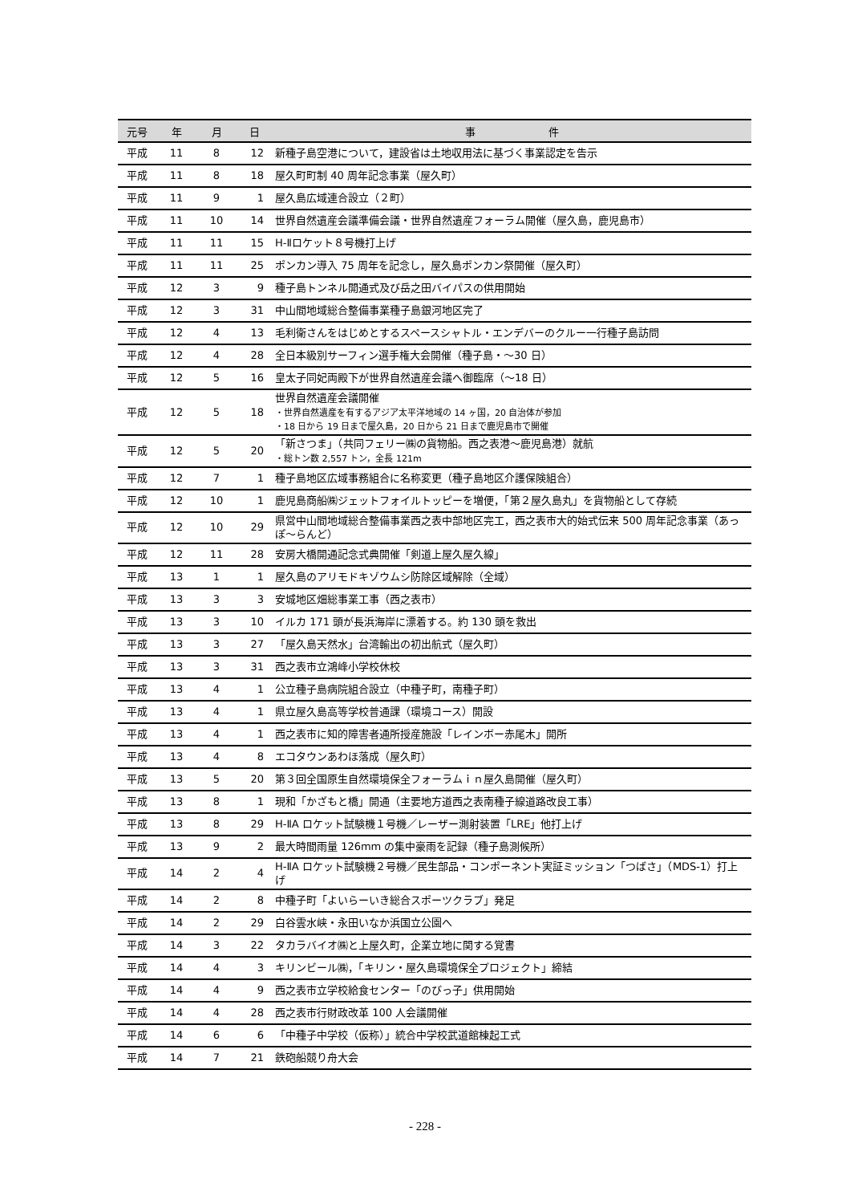| 元号 | 年 | 月 | 日 | 事 件 |
| --- | --- | --- | --- | --- |
| 平成 | 11 | 8 | 12 | 新種子島空港について，建設省は土地収用法に基づく事業認定を告示 |
| 平成 | 11 | 8 | 18 | 屋久町町制 40 周年記念事業（屋久町） |
| 平成 | 11 | 9 | 1 | 屋久島広域連合設立（２町） |
| 平成 | 11 | 10 | 14 | 世界自然遺産会議準備会議・世界自然遺産フォーラム開催（屋久島，鹿児島市） |
| 平成 | 11 | 11 | 15 | H-Ⅱロケット８号機打上げ |
| 平成 | 11 | 11 | 25 | ポンカン導入 75 周年を記念し，屋久島ポンカン祭開催（屋久町） |
| 平成 | 12 | 3 | 9 | 種子島トンネル開通式及び岳之田バイパスの供用開始 |
| 平成 | 12 | 3 | 31 | 中山間地域総合整備事業種子島銀河地区完了 |
| 平成 | 12 | 4 | 13 | 毛利衛さんをはじめとするスペースシャトル・エンデバーのクルー一行種子島訪問 |
| 平成 | 12 | 4 | 28 | 全日本級別サーフィン選手権大会開催（種子島・～30 日） |
| 平成 | 12 | 5 | 16 | 皇太子同妃両殿下が世界自然遺産会議へ御臨席（～18 日） |
| 平成 | 12 | 5 | 18 | 世界自然遺産会議開催 ・世界自然遺産を有するアジア太平洋地域の 14 ヶ国，20 自治体が参加 ・18 日から 19 日まで屋久島，20 日から 21 日まで鹿児島市で開催 |
| 平成 | 12 | 5 | 20 | 「新さつま」（共同フェリー㈱の貨物船。西之表港～鹿児島港）就航 ・総トン数 2,557 トン，全長 121m |
| 平成 | 12 | 7 | 1 | 種子島地区広域事務組合に名称変更（種子島地区介護保険組合） |
| 平成 | 12 | 10 | 1 | 鹿児島商船㈱ジェットフォイルトッピーを増便，「第２屋久島丸」を貨物船として存続 |
| 平成 | 12 | 10 | 29 | 県営中山間地域総合整備事業西之表中部地区完工，西之表市大的始式伝来 500 周年記念事業（あっぽ～らんど） |
| 平成 | 12 | 11 | 28 | 安房大橋開通記念式典開催「剣道上屋久屋久線」 |
| 平成 | 13 | 1 | 1 | 屋久島のアリモドキゾウムシ防除区域解除（全域） |
| 平成 | 13 | 3 | 3 | 安城地区畑総事業工事（西之表市） |
| 平成 | 13 | 3 | 10 | イルカ 171 頭が長浜海岸に漂着する。約 130 頭を救出 |
| 平成 | 13 | 3 | 27 | 「屋久島天然水」台湾輸出の初出航式（屋久町） |
| 平成 | 13 | 3 | 31 | 西之表市立鴻峰小学校休校 |
| 平成 | 13 | 4 | 1 | 公立種子島病院組合設立（中種子町，南種子町） |
| 平成 | 13 | 4 | 1 | 県立屋久島高等学校普通課（環境コース）開設 |
| 平成 | 13 | 4 | 1 | 西之表市に知的障害者通所授産施設「レインボー赤尾木」開所 |
| 平成 | 13 | 4 | 8 | エコタウンあわほ落成（屋久町） |
| 平成 | 13 | 5 | 20 | 第３回全国原生自然環境保全フォーラムｉｎ屋久島開催（屋久町） |
| 平成 | 13 | 8 | 1 | 現和「かざもと橋」開通（主要地方道西之表南種子線道路改良工事） |
| 平成 | 13 | 8 | 29 | H-ⅡA ロケット試験機１号機／レーザー測射装置「LRE」他打上げ |
| 平成 | 13 | 9 | 2 | 最大時間雨量 126mm の集中豪雨を記録（種子島測候所） |
| 平成 | 14 | 2 | 4 | H-ⅡA ロケット試験機２号機／民生部品・コンポーネント実証ミッション「つばさ」（MDS-1）打上げ |
| 平成 | 14 | 2 | 8 | 中種子町「よいらーいき総合スポーツクラブ」発足 |
| 平成 | 14 | 2 | 29 | 白谷雲水峡・永田いなか浜国立公園へ |
| 平成 | 14 | 3 | 22 | タカラバイオ㈱と上屋久町，企業立地に関する覚書 |
| 平成 | 14 | 4 | 3 | キリンビール㈱，「キリン・屋久島環境保全プロジェクト」締結 |
| 平成 | 14 | 4 | 9 | 西之表市立学校給食センター「のびっ子」供用開始 |
| 平成 | 14 | 4 | 28 | 西之表市行財政改革 100 人会議開催 |
| 平成 | 14 | 6 | 6 | 「中種子中学校（仮称）」統合中学校武道館棟起工式 |
| 平成 | 14 | 7 | 21 | 鉄砲船競り舟大会 |
- 228 -